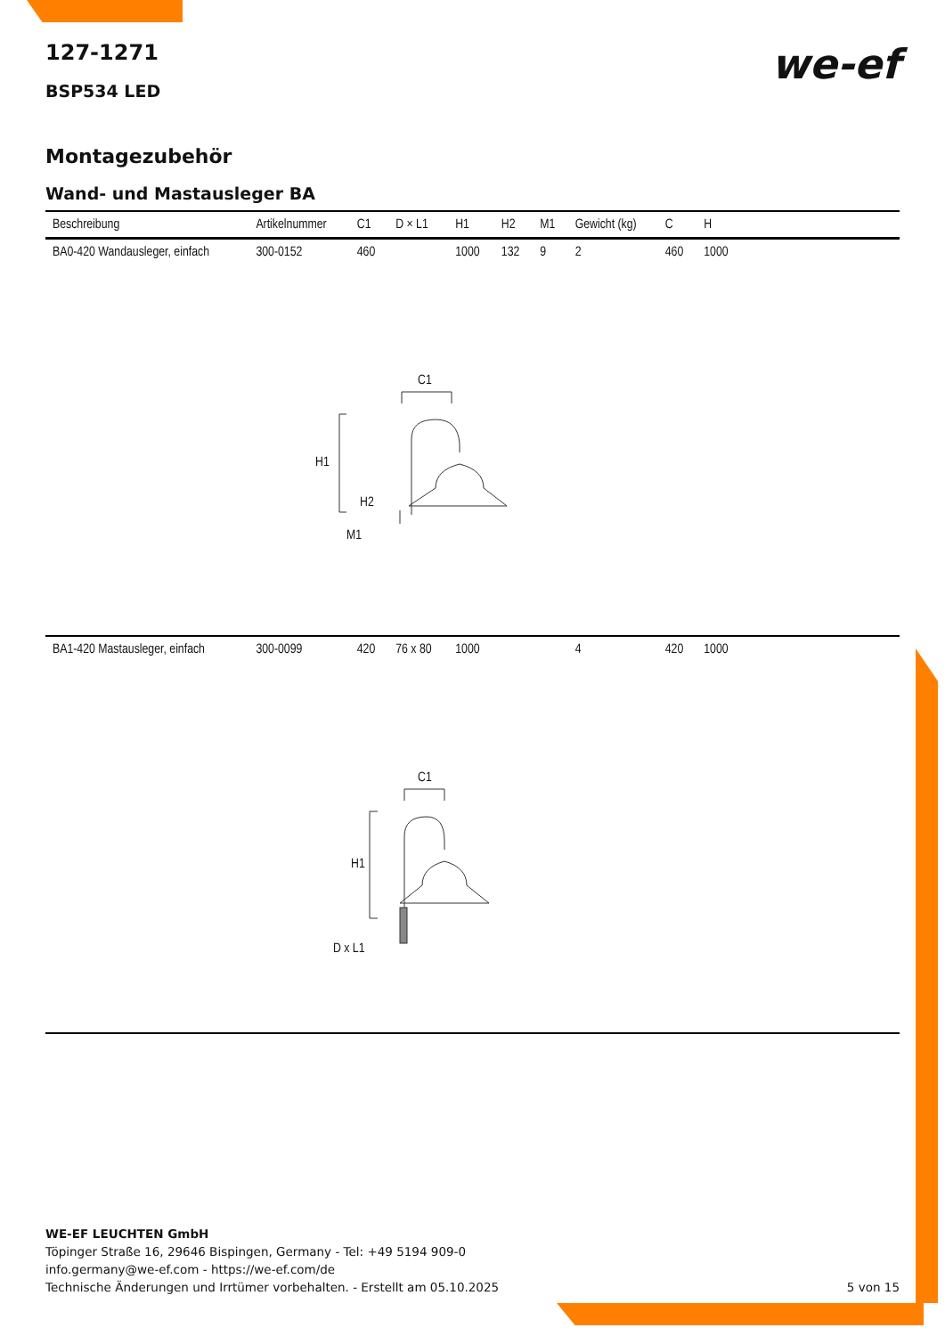we-ef
127-1271
BSP534 LED
Montagezubehör
Wand- und Mastausleger BA
| Beschreibung | Artikelnummer | C1 | D × L1 | H1 | H2 | M1 | Gewicht (kg) | C | H | |
| --- | --- | --- | --- | --- | --- | --- | --- | --- | --- | --- |
| BA0-420 Wandausleger, einfach | 300-0152 | 460 | | 1000 | 132 | 9 | 2 | 460 | 1000 | |
| C1 H1 H2 M1 | | | | | | | | | | |
| BA1-420 Mastausleger, einfach | 300-0099 | 420 | 76 x 80 | 1000 | | | 4 | 420 | 1000 | |
| C1 H1 D x L1 | | | | | | | | | | |
WE-EF LEUCHTEN GmbH
Töpinger Straße 16, 29646 Bispingen, Germany - Tel: +49 5194 909-0
info.germany@we-ef.com - https://we-ef.com/de
Technische Änderungen und Irrtümer vorbehalten. - Erstellt am 05.10.2025 5 von 15